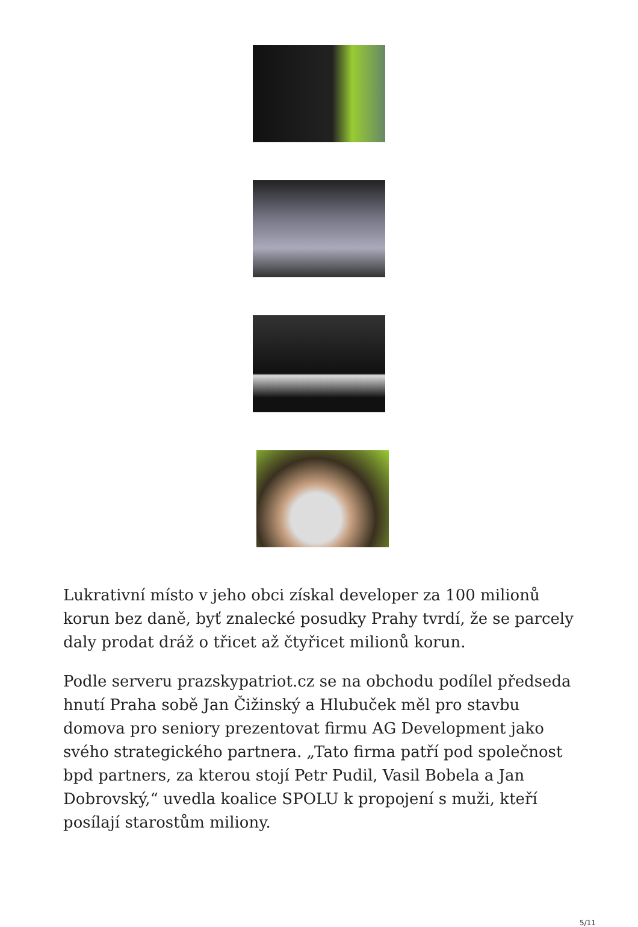Lukrativní místo v jeho obci získal developer za 100 milionů korun bez daně, byť znalecké posudky Prahy tvrdí, že se parcely daly prodat dráž o třicet až čtyřicet milionů korun.
Podle serveru prazskypatriot.cz se na obchodu podílel předseda hnutí Praha sobě Jan Čižinský a Hlubuček měl pro stavbu domova pro seniory prezentovat firmu AG Development jako svého strategického partnera. „Tato firma patří pod společnost bpd partners, za kterou stojí Petr Pudil, Vasil Bobela a Jan Dobrovský,“ uvedla koalice SPOLU k propojení s muži, kteří posílají starostům miliony.
5/11